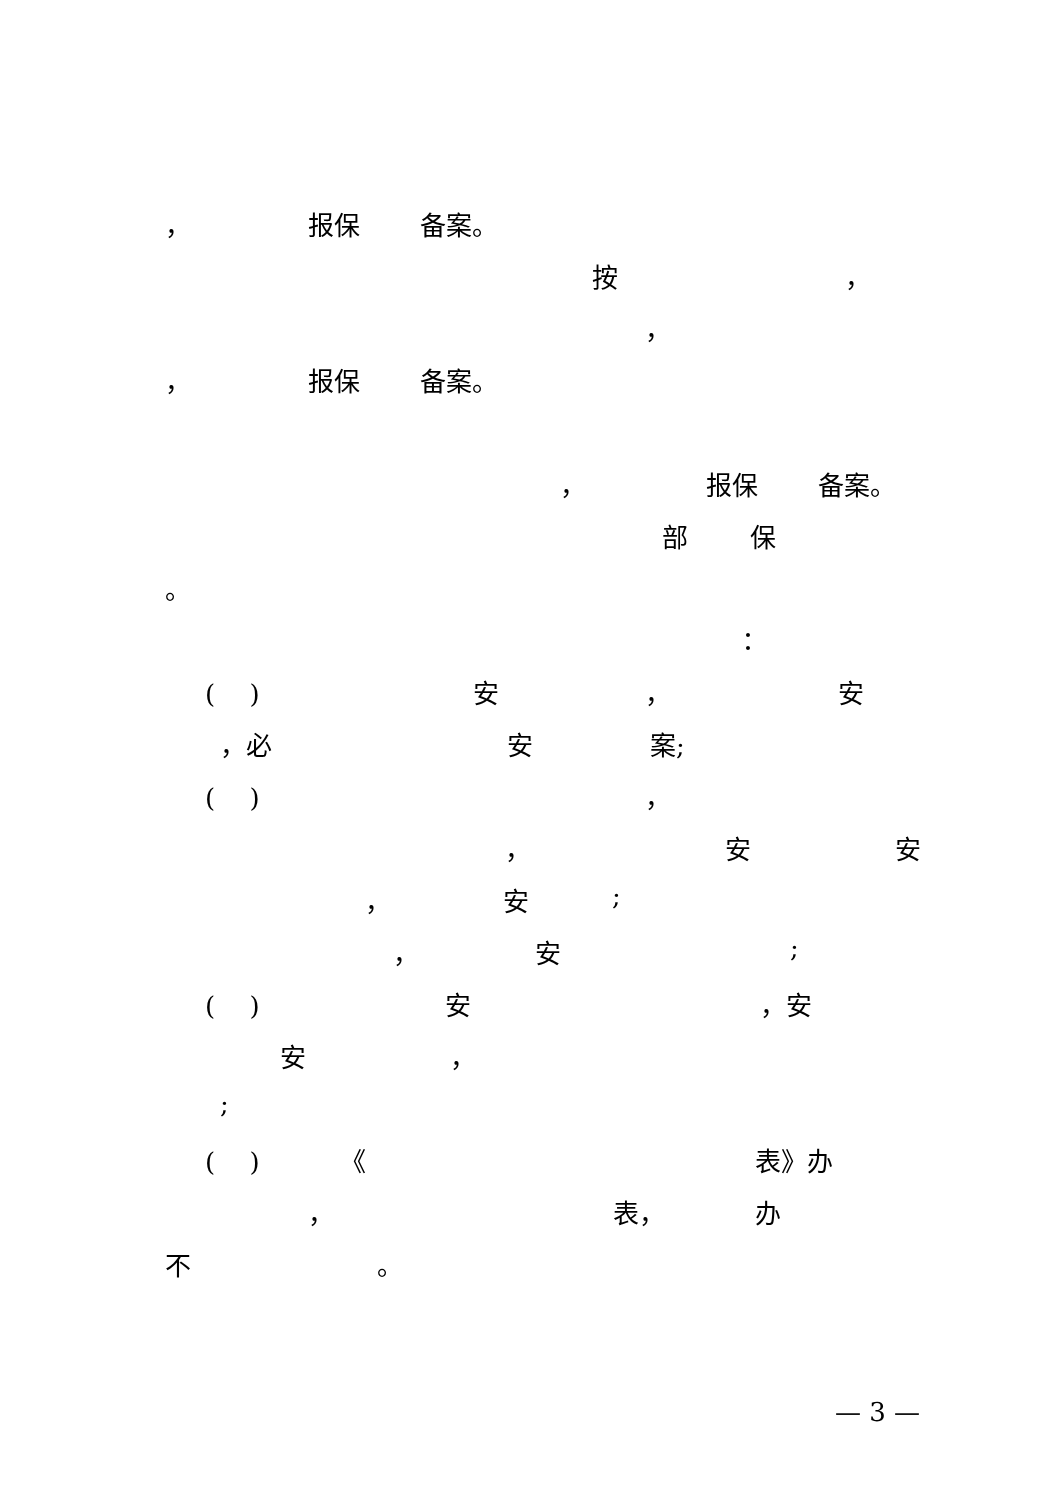， 报保 备案。
按 ，
，
， 报保 备案。
， 报保 备案。
部 保
。
：
(　 ) 安 ， 安
，必 安 案;
(　 ) ，
， 安 安
， 安;
， 安;
(　 ) 安 ，安
安 ，
;
(　 ) 《 表》办
， 表， 办
不 。
— 3 —